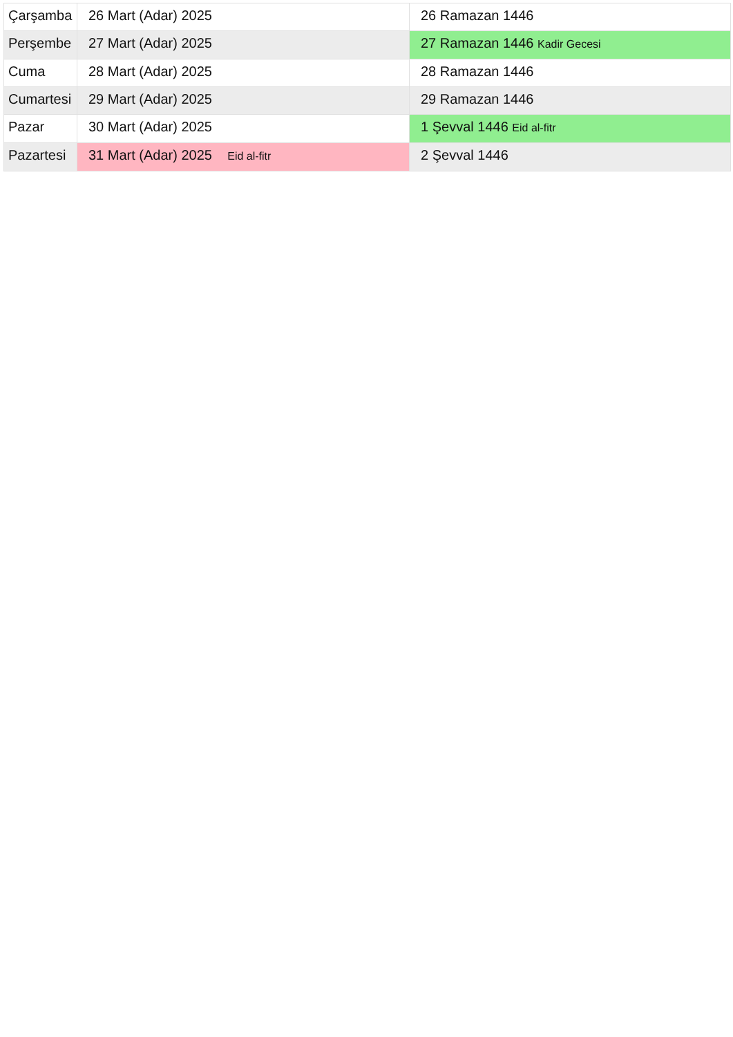| Çarşamba | 26 Mart (Adar) 2025 | 26 Ramazan 1446 |
| Perşembe | 27 Mart (Adar) 2025 | 27 Ramazan 1446 Kadir Gecesi |
| Cuma | 28 Mart (Adar) 2025 | 28 Ramazan 1446 |
| Cumartesi | 29 Mart (Adar) 2025 | 29 Ramazan 1446 |
| Pazar | 30 Mart (Adar) 2025 | 1 Şevval 1446 Eid al-fitr |
| Pazartesi | 31 Mart (Adar) 2025 Eid al-fitr | 2 Şevval 1446 |